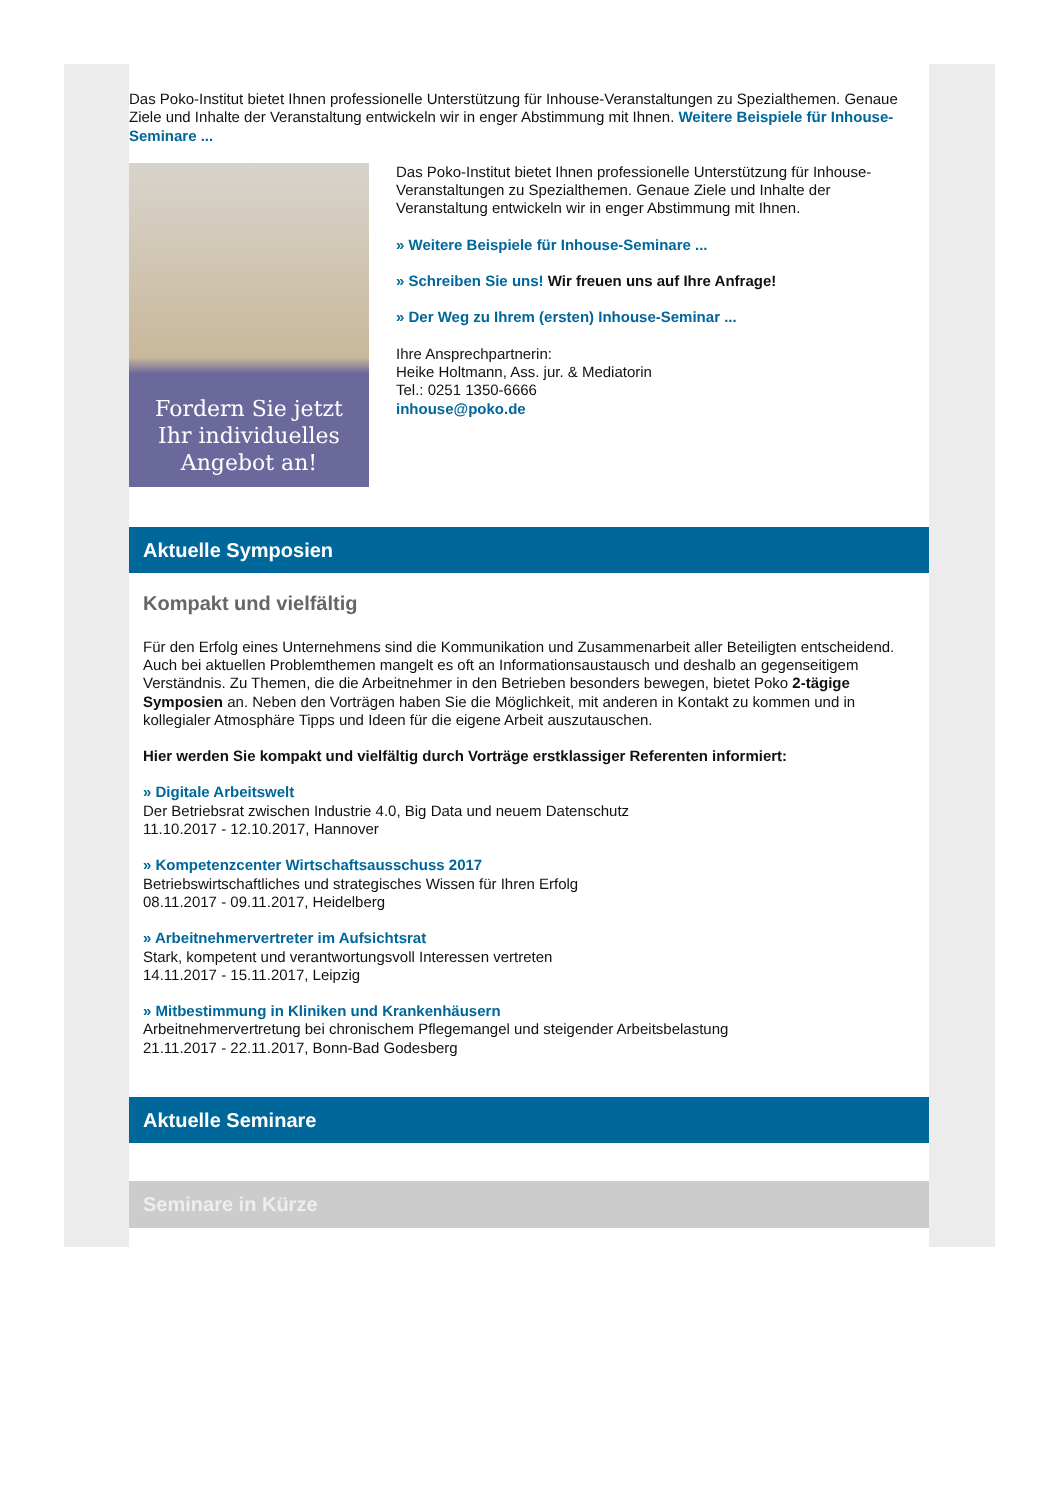Das Poko-Institut bietet Ihnen professionelle Unterstützung für Inhouse-Veranstaltungen zu Spezialthemen. Genaue Ziele und Inhalte der Veranstaltung entwickeln wir in enger Abstimmung mit Ihnen. Weitere Beispiele für Inhouse-Seminare ...
Fordern Sie jetzt
Ihr individuelles
Angebot an!
Das Poko-Institut bietet Ihnen professionelle Unterstützung für Inhouse-Veranstaltungen zu Spezialthemen. Genaue Ziele und Inhalte der Veranstaltung entwickeln wir in enger Abstimmung mit Ihnen.
» Weitere Beispiele für Inhouse-Seminare ...
» Schreiben Sie uns! Wir freuen uns auf Ihre Anfrage!
» Der Weg zu Ihrem (ersten) Inhouse-Seminar ...
Ihre Ansprechpartnerin:
Heike Holtmann, Ass. jur. & Mediatorin
Tel.: 0251 1350-6666
inhouse@poko.de
Aktuelle Symposien
Kompakt und vielfältig
Für den Erfolg eines Unternehmens sind die Kommunikation und Zusammenarbeit aller Beteiligten entscheidend. Auch bei aktuellen Problemthemen mangelt es oft an Informationsaustausch und deshalb an gegenseitigem Verständnis. Zu Themen, die die Arbeitnehmer in den Betrieben besonders bewegen, bietet Poko 2-tägige Symposien an. Neben den Vorträgen haben Sie die Möglichkeit, mit anderen in Kontakt zu kommen und in kollegialer Atmosphäre Tipps und Ideen für die eigene Arbeit auszutauschen.
Hier werden Sie kompakt und vielfältig durch Vorträge erstklassiger Referenten informiert:
» Digitale Arbeitswelt
Der Betriebsrat zwischen Industrie 4.0, Big Data und neuem Datenschutz
11.10.2017 - 12.10.2017, Hannover
» Kompetenzcenter Wirtschaftsausschuss 2017
Betriebswirtschaftliches und strategisches Wissen für Ihren Erfolg
08.11.2017 - 09.11.2017, Heidelberg
» Arbeitnehmervertreter im Aufsichtsrat
Stark, kompetent und verantwortungsvoll Interessen vertreten
14.11.2017 - 15.11.2017, Leipzig
» Mitbestimmung in Kliniken und Krankenhäusern
Arbeitnehmervertretung bei chronischem Pflegemangel und steigender Arbeitsbelastung
21.11.2017 - 22.11.2017, Bonn-Bad Godesberg
Aktuelle Seminare
Seminare in Kürze